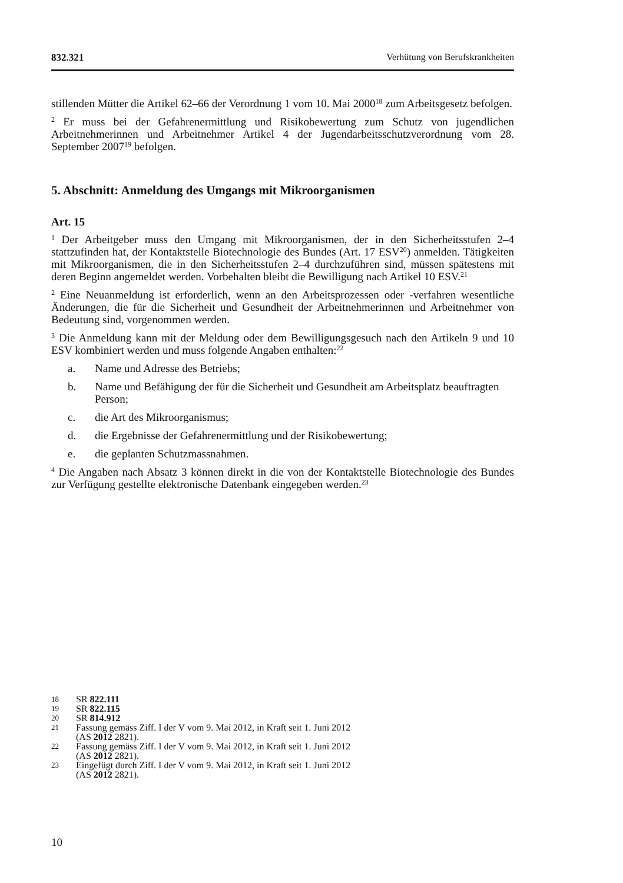832.321 Verhütung von Berufskrankheiten
stillenden Mütter die Artikel 62–66 der Verordnung 1 vom 10. Mai 2000<sup>18</sup> zum Arbeitsgesetz befolgen.
<sup>2</sup> Er muss bei der Gefahrenermittlung und Risikobewertung zum Schutz von jugendlichen Arbeitnehmerinnen und Arbeitnehmer Artikel 4 der Jugendarbeitsschutzverordnung vom 28. September 2007<sup>19</sup> befolgen.
5. Abschnitt: Anmeldung des Umgangs mit Mikroorganismen
Art. 15
<sup>1</sup> Der Arbeitgeber muss den Umgang mit Mikroorganismen, der in den Sicherheitsstufen 2–4 stattzufinden hat, der Kontaktstelle Biotechnologie des Bundes (Art. 17 ESV<sup>20</sup>) anmelden. Tätigkeiten mit Mikroorganismen, die in den Sicherheitsstufen 2–4 durchzuführen sind, müssen spätestens mit deren Beginn angemeldet werden. Vorbehalten bleibt die Bewilligung nach Artikel 10 ESV.<sup>21</sup>
<sup>2</sup> Eine Neuanmeldung ist erforderlich, wenn an den Arbeitsprozessen oder -verfahren wesentliche Änderungen, die für die Sicherheit und Gesundheit der Arbeitnehmerinnen und Arbeitnehmer von Bedeutung sind, vorgenommen werden.
<sup>3</sup> Die Anmeldung kann mit der Meldung oder dem Bewilligungsgesuch nach den Artikeln 9 und 10 ESV kombiniert werden und muss folgende Angaben enthalten:<sup>22</sup>
a. Name und Adresse des Betriebs;
b. Name und Befähigung der für die Sicherheit und Gesundheit am Arbeitsplatz beauftragten Person;
c. die Art des Mikroorganismus;
d. die Ergebnisse der Gefahrenermittlung und der Risikobewertung;
e. die geplanten Schutzmassnahmen.
<sup>4</sup> Die Angaben nach Absatz 3 können direkt in die von der Kontaktstelle Biotechnologie des Bundes zur Verfügung gestellte elektronische Datenbank eingegeben werden.<sup>23</sup>
18 SR 822.111
19 SR 822.115
20 SR 814.912
21 Fassung gemäss Ziff. I der V vom 9. Mai 2012, in Kraft seit 1. Juni 2012
(AS 2012 2821).
22 Fassung gemäss Ziff. I der V vom 9. Mai 2012, in Kraft seit 1. Juni 2012
(AS 2012 2821).
23 Eingefügt durch Ziff. I der V vom 9. Mai 2012, in Kraft seit 1. Juni 2012
(AS 2012 2821).
10